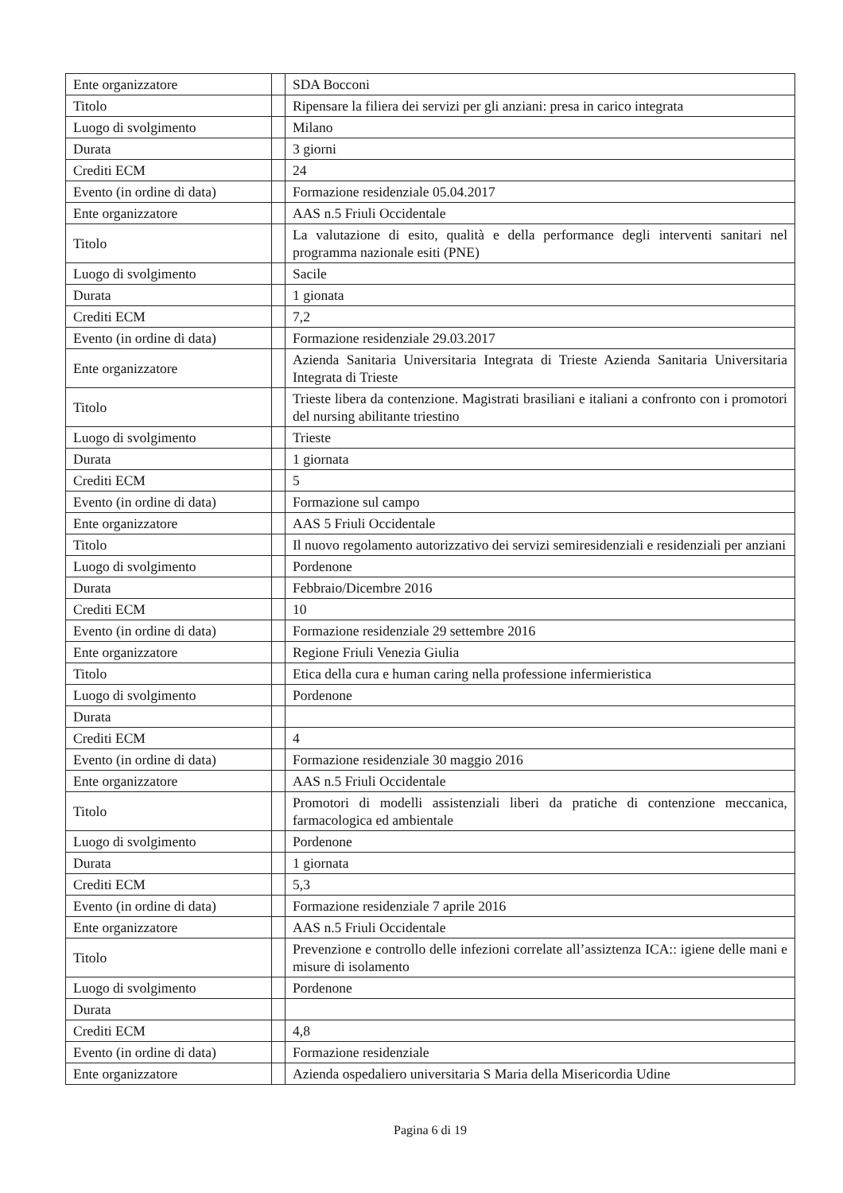| Ente organizzatore | | SDA Bocconi |
| Titolo | | Ripensare la filiera dei servizi per gli anziani: presa in carico integrata |
| Luogo di svolgimento | | Milano |
| Durata | | 3 giorni |
| Crediti ECM | | 24 |
| Evento (in ordine di data) | | Formazione residenziale 05.04.2017 |
| Ente organizzatore | | AAS n.5 Friuli Occidentale |
| Titolo | | La valutazione di esito, qualità e della performance degli interventi sanitari nel programma nazionale esiti (PNE) |
| Luogo di svolgimento | | Sacile |
| Durata | | 1 gionata |
| Crediti ECM | | 7,2 |
| Evento (in ordine di data) | | Formazione residenziale 29.03.2017 |
| Ente organizzatore | | Azienda Sanitaria Universitaria Integrata di Trieste Azienda Sanitaria Universitaria Integrata di Trieste |
| Titolo | | Trieste libera da contenzione. Magistrati brasiliani e italiani a confronto con i promotori del nursing abilitante triestino |
| Luogo di svolgimento | | Trieste |
| Durata | | 1 giornata |
| Crediti ECM | | 5 |
| Evento (in ordine di data) | | Formazione sul campo |
| Ente organizzatore | | AAS 5 Friuli Occidentale |
| Titolo | | Il nuovo regolamento autorizzativo dei servizi semiresidenziali e residenziali per anziani |
| Luogo di svolgimento | | Pordenone |
| Durata | | Febbraio/Dicembre 2016 |
| Crediti ECM | | 10 |
| Evento (in ordine di data) | | Formazione residenziale 29 settembre 2016 |
| Ente organizzatore | | Regione Friuli Venezia Giulia |
| Titolo | | Etica della cura e human caring nella professione infermieristica |
| Luogo di svolgimento | | Pordenone |
| Durata | | |
| Crediti ECM | | 4 |
| Evento (in ordine di data) | | Formazione residenziale 30 maggio 2016 |
| Ente organizzatore | | AAS n.5 Friuli Occidentale |
| Titolo | | Promotori di modelli assistenziali liberi da pratiche di contenzione meccanica, farmacologica ed ambientale |
| Luogo di svolgimento | | Pordenone |
| Durata | | 1 giornata |
| Crediti ECM | | 5,3 |
| Evento (in ordine di data) | | Formazione residenziale 7 aprile 2016 |
| Ente organizzatore | | AAS n.5 Friuli Occidentale |
| Titolo | | Prevenzione e controllo delle infezioni correlate all’assiztenza ICA:: igiene delle mani e misure di isolamento |
| Luogo di svolgimento | | Pordenone |
| Durata | | |
| Crediti ECM | | 4,8 |
| Evento (in ordine di data) | | Formazione residenziale |
| Ente organizzatore | | Azienda ospedaliero universitaria S Maria della Misericordia Udine |
Pagina 6 di 19